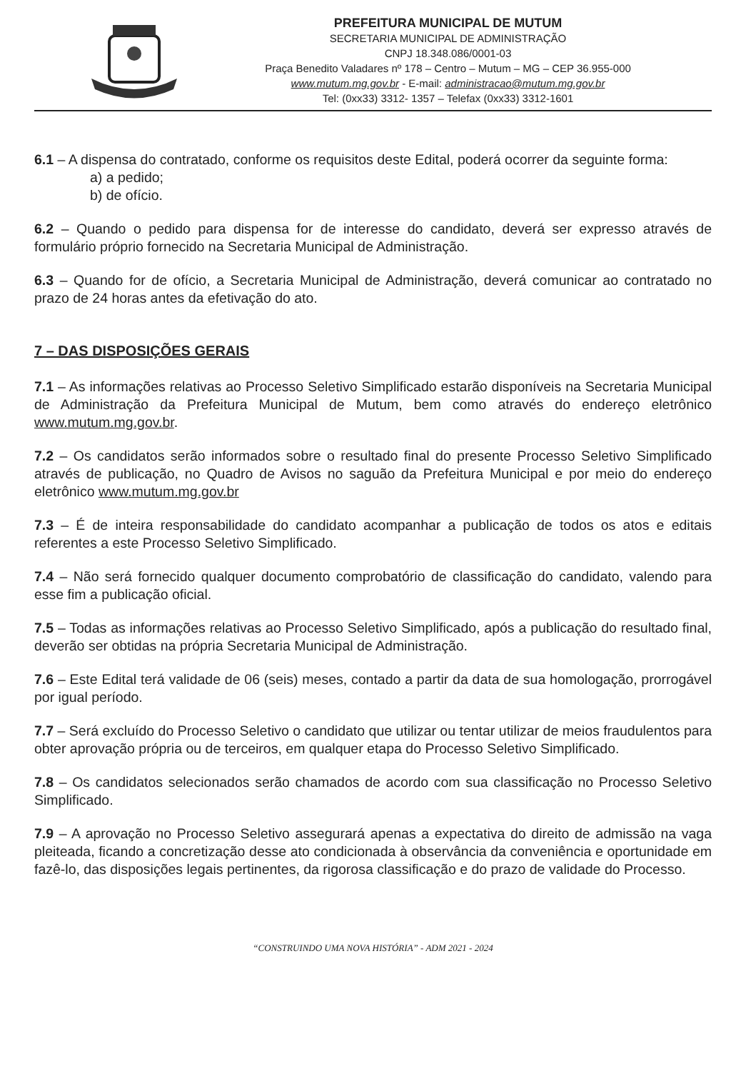PREFEITURA MUNICIPAL DE MUTUM
SECRETARIA MUNICIPAL DE ADMINISTRAÇÃO
CNPJ 18.348.086/0001-03
Praça Benedito Valadares nº 178 – Centro – Mutum – MG – CEP 36.955-000
www.mutum.mg.gov.br - E-mail: administracao@mutum.mg.gov.br
Tel: (0xx33) 3312- 1357 – Telefax (0xx33) 3312-1601
6.1 – A dispensa do contratado, conforme os requisitos deste Edital, poderá ocorrer da seguinte forma:
a) a pedido;
b) de ofício.
6.2 – Quando o pedido para dispensa for de interesse do candidato, deverá ser expresso através de formulário próprio fornecido na Secretaria Municipal de Administração.
6.3 – Quando for de ofício, a Secretaria Municipal de Administração, deverá comunicar ao contratado no prazo de 24 horas antes da efetivação do ato.
7 – DAS DISPOSIÇÕES GERAIS
7.1 – As informações relativas ao Processo Seletivo Simplificado estarão disponíveis na Secretaria Municipal de Administração da Prefeitura Municipal de Mutum, bem como através do endereço eletrônico www.mutum.mg.gov.br.
7.2 – Os candidatos serão informados sobre o resultado final do presente Processo Seletivo Simplificado através de publicação, no Quadro de Avisos no saguão da Prefeitura Municipal e por meio do endereço eletrônico www.mutum.mg.gov.br
7.3 – É de inteira responsabilidade do candidato acompanhar a publicação de todos os atos e editais referentes a este Processo Seletivo Simplificado.
7.4 – Não será fornecido qualquer documento comprobatório de classificação do candidato, valendo para esse fim a publicação oficial.
7.5 – Todas as informações relativas ao Processo Seletivo Simplificado, após a publicação do resultado final, deverão ser obtidas na própria Secretaria Municipal de Administração.
7.6 – Este Edital terá validade de 06 (seis) meses, contado a partir da data de sua homologação, prorrogável por igual período.
7.7 – Será excluído do Processo Seletivo o candidato que utilizar ou tentar utilizar de meios fraudulentos para obter aprovação própria ou de terceiros, em qualquer etapa do Processo Seletivo Simplificado.
7.8 – Os candidatos selecionados serão chamados de acordo com sua classificação no Processo Seletivo Simplificado.
7.9 – A aprovação no Processo Seletivo assegurará apenas a expectativa do direito de admissão na vaga pleiteada, ficando a concretização desse ato condicionada à observância da conveniência e oportunidade em fazê-lo, das disposições legais pertinentes, da rigorosa classificação e do prazo de validade do Processo.
“CONSTRUINDO UMA NOVA HISTÓRIA” - ADM 2021 - 2024